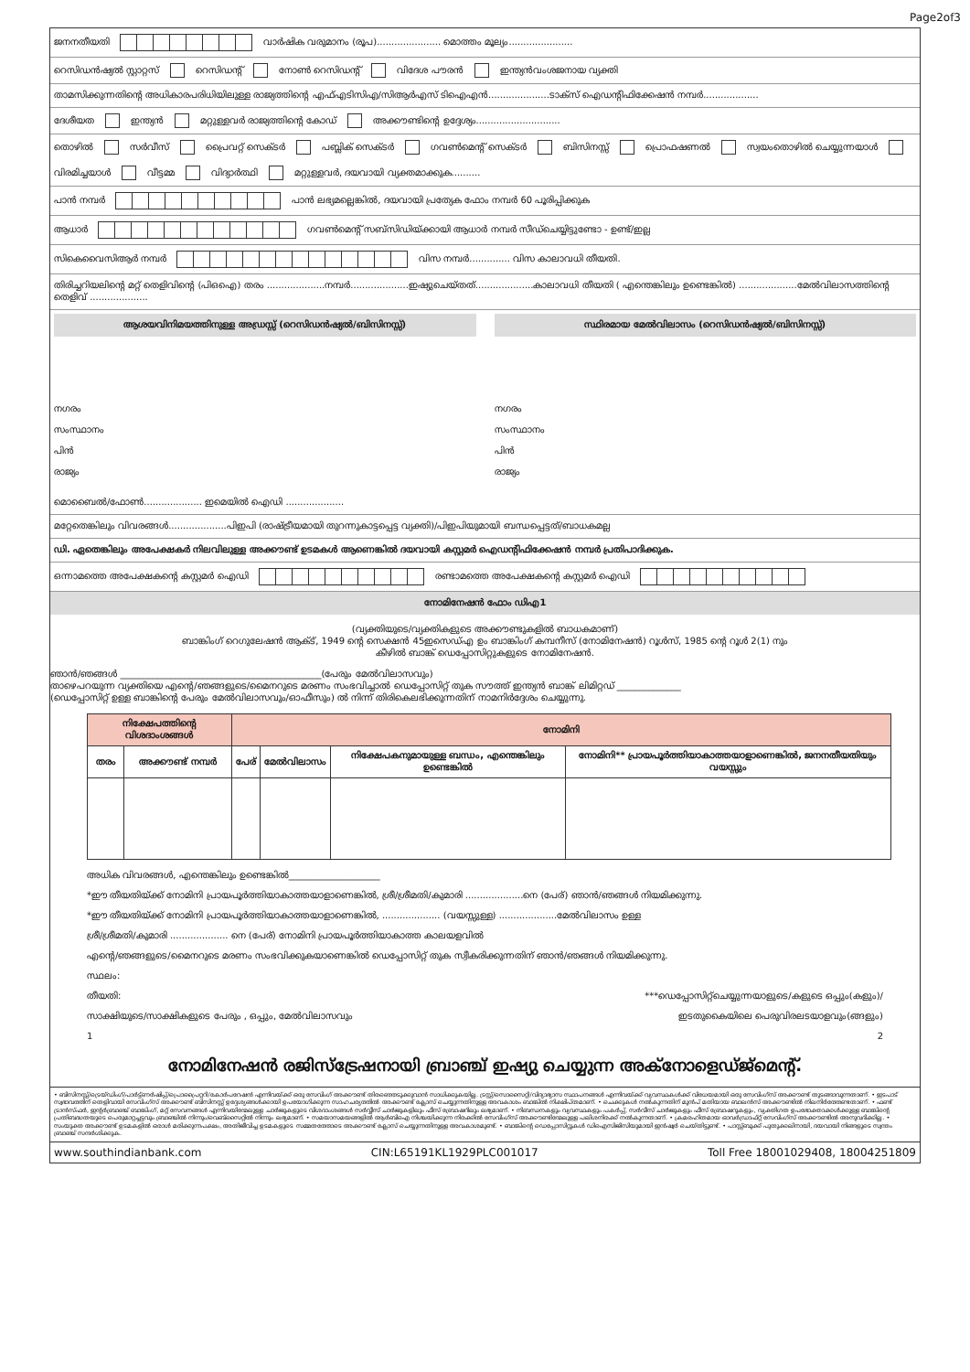Page2of3
ജനനതീയതി വാർഷിക വരുമാനം (രൂപ)...................... മൊത്തം മൂല്യം......................
റെസിഡൻഷ്യൽ സ്റ്റാറ്റസ് റെസിഡന്റ് നോൺ റെസിഡന്റ് വിദേശ പൗരൻ ഇന്ത്യൻവംശജനായ വ്യക്തി
താമസിക്കുന്നതിന്റെ അധികാരപരിധിയിലുള്ള രാജ്യത്തിന്റെ എഫ്എടിസിഎ/സിആർഎസ് ടിഐഎൻ.....................ടാക്സ് ഐഡന്റിഫിക്കേഷൻ നമ്പർ...................
ദേശീയത ഇന്ത്യൻ മറ്റുള്ളവർ രാജ്യത്തിന്റെ കോഡ് അക്കൗണ്ടിന്റെ ഉദ്ദേശ്യം.............................
തൊഴിൽ സർവീസ് പ്രൈവറ്റ് സെക്ടർ പബ്ലിക് സെക്ടർ ഗവൺമെന്റ് സെക്ടർ ബിസിനസ്സ് പ്രൊഫഷണൽ സ്വയംതൊഴിൽ ചെയ്യുന്നയാൾ വിരമിച്ചയാൾ വീട്ടമ്മ വിദ്യാർത്ഥി മറ്റുള്ളവർ, ദയവായി വ്യക്തമാക്കുക..........
പാൻ നമ്പർ പാൻ ലഭ്യമല്ലെങ്കിൽ, ദയവായി പ്രത്യേക ഫോം നമ്പർ 60 പൂരിപ്പിക്കുക
ആധാർ ഗവൺമെന്റ് സബ്സിഡിയ്ക്കായി ആധാർ നമ്പർ സീഡ്ചെയ്യിട്ടുണ്ടോ - ഉണ്ട്/ഇല്ല
സികെവൈസിആർ നമ്പർ വിസ നമ്പർ.............. വിസ കാലാവധി തീയതി.
തിരിച്ചറിയലിന്റെ മറ്റ് തെളിവിന്റെ (പിഒഐ) തരം ....................നമ്പർ....................ഇഷ്യുചെയ്തത്....................കാലാവധി തീയതി ( എന്തെങ്കിലും ഉണ്ടെങ്കിൽ) ....................മേൽവിലാസത്തിന്റെ തെളിവ് ....................
ആശയവിനിമയത്തിനുള്ള അഡ്രസ്സ് (റെസിഡൻഷ്യൽ/ബിസിനസ്സ്)
നഗരം
സംസ്ഥാനം
പിൻ
രാജ്യം
സ്ഥിരമായ മേൽവിലാസം (റെസിഡൻഷ്യൽ/ബിസിനസ്സ്)
നഗരം
സംസ്ഥാനം
പിൻ
രാജ്യം
മൊബൈൽ/ഫോൺ.................... ഇമെയിൽ ഐഡി ....................
മറ്റേതെങ്കിലും വിവരങ്ങൾ....................പിഇപി (രാഷ്ട്രീയമായി തുറന്നുകാട്ടപ്പെട്ട വ്യക്തി)/പിഇപിയുമായി ബന്ധപ്പെട്ടത്/ബാധകമല്ല
ഡി. ഏതെങ്കിലും അപേക്ഷകർ നിലവിലുള്ള അക്കൗണ്ട് ഉടമകൾ ആണെങ്കിൽ ദയവായി കസ്റ്റമർ ഐഡന്റിഫിക്കേഷൻ നമ്പർ പ്രതിപാദിക്കുക.
ഒന്നാമത്തെ അപേക്ഷകന്റെ കസ്റ്റമർ ഐഡി രണ്ടാമത്തെ അപേക്ഷകന്റെ കസ്റ്റമർ ഐഡി
നോമിനേഷൻ ഫോം ഡിഎ1
(വ്യക്തിയുടെ/വ്യക്തികളുടെ അക്കൗണ്ടുകളിൽ ബാധകമാണ്)
ബാങ്കിംഗ് റെഗുലേഷൻ ആക്ട്, 1949 ന്റെ സെക്ഷൻ 45ഇസെഡ്എ ഉം ബാങ്കിംഗ് കമ്പനീസ് (നോമിനേഷൻ) റൂൾസ്, 1985 ന്റെ റൂൾ 2(1) നും
കീഴിൽ ബാങ്ക് ഡെപ്പോസിറ്റുകളുടെ നോമിനേഷൻ.
ഞാൻ/ഞങ്ങൾ ____________________________________________(പേരും മേൽവിലാസവും)
താഴെപറയുന്ന വ്യക്തിയെ എന്റെ/ഞങ്ങളുടെ/മൈനറുടെ മരണം സംഭവിച്ചാൽ ഡെപ്പോസിറ്റ് തുക സൗത്ത് ഇന്ത്യൻ ബാങ്ക് ലിമിറ്റഡ് ______________
(ഡെപ്പോസിറ്റ് ഉള്ള ബാങ്കിന്റെ പേരും മേൽവിലാസവും/ഓഫീസും) ൽ നിന്ന് തിരികെലഭിക്കുന്നതിന് നാമനിർദ്ദേശം ചെയ്യുന്നു.
| നിക്ഷേപത്തിന്റെ വിശദാംശങ്ങൾ | | നോമിനി | | | |
| --- | --- | --- | --- | --- | --- |
| തരം | അക്കൗണ്ട് നമ്പർ | പേര് | മേൽവിലാസം | നിക്ഷേപകനുമായുള്ള ബന്ധം, എന്തെങ്കിലും ഉണ്ടെങ്കിൽ | നോമിനി** പ്രായപൂർത്തിയാകാത്തയാളാണെങ്കിൽ, ജനനതീയതിയും വയസ്സും |
അധിക വിവരങ്ങൾ, എന്തെങ്കിലും ഉണ്ടെങ്കിൽ____________________
*ഈ തീയതിയ്ക്ക് നോമിനി പ്രായപൂർത്തിയാകാത്തയാളാണെങ്കിൽ, ശ്രീ/ശ്രീമതി/കുമാരി ....................നെ (പേര്) ഞാൻ/ഞങ്ങൾ നിയമിക്കുന്നു.
*ഈ തീയതിയ്ക്ക് നോമിനി പ്രായപൂർത്തിയാകാത്തയാളാണെങ്കിൽ, .................... (വയസ്സുള്ള) ....................മേൽവിലാസം ഉള്ള
ശ്രീ/ശ്രീമതി/കുമാരി .................... നെ (പേര്) നോമിനി പ്രായപൂർത്തിയാകാത്ത കാലയളവിൽ
എന്റെ/ഞങ്ങളുടെ/മൈനറുടെ മരണം സംഭവിക്കുകയാണെങ്കിൽ ഡെപ്പോസിറ്റ് തുക സ്വീകരിക്കുന്നതിന് ഞാൻ/ഞങ്ങൾ നിയമിക്കുന്നു.
സ്ഥലം:
തീയതി:
സാക്ഷിയുടെ/സാക്ഷികളുടെ പേരും , ഒപ്പും, മേൽവിലാസവും
1 ***ഡെപ്പോസിറ്റ്ചെയ്യുന്നയാളുടെ/കളുടെ ഒപ്പും(കളും)/
ഇടതുകൈയിലെ പെരുവിരലടയാളവും(ങ്ങളും)
2
നോമിനേഷൻ രജിസ്ട്രേഷനായി ബ്രാഞ്ച് ഇഷ്യു ചെയ്യുന്ന അക്നോളെഡ്ജ്മെന്റ്.
• ബിസിനസ്സ്/ട്രെയ്ഡിംഗ്/പാർട്ട്ണർഷിപ്പ്/പ്രൊപ്രൈറ്ററി/കോർപറേഷൻ എന്നിവയ്ക്ക് ഒരു സേവിംഗ് അക്കൗണ്ട് തിരഞ്ഞെടുക്കുവാൻ സാധിക്കുകയില്ല. ട്രസ്റ്റ്/സൊസൈറ്റി/വിദ്യാഭ്യാസ സ്ഥാപനങ്ങൾ എന്നിവയ്ക്ക് വ്യവസ്ഥകൾക്ക് വിധേയമായി ഒരു സേവിംഗ്സ് അക്കൗണ്ട് തുടങ്ങാവുന്നതാണ്. • ഇടപാട് സ്വഭാവത്തിന് തെളിവായി സേവിംഗ്സ് അക്കൗണ്ട് ബിസിനസ്സ് ഉദ്ദേശ്യങ്ങൾക്കായി ഉപയോഗിക്കുന്ന സാഹചര്യത്തിൽ അക്കൗണ്ട് ക്ലോസ് ചെയ്യുന്നതിനുള്ള അവകാശം ബാങ്കിൽ നിക്ഷിപ്തമാണ്. • ചെക്കുകൾ നൽകുന്നതിന് മുൻപ് മതിയായ ബാലൻസ് അക്കൗണ്ടിൽ നിലനിർത്തേണ്ടതാണ്. • ഫണ്ട് ട്രാൻസ്ഫർ, ഇന്റർബ്രാഞ്ച് ബാങ്കിംഗ്, മറ്റ് സേവനങ്ങൾ എന്നിവയിന്മേലുള്ള ചാർജുകളുടെ വിശദാംശങ്ങൾ സർവ്വീസ് ചാർജുകളിലും ഫീസ് ബ്രോഷറിലും ലഭ്യമാണ്. • നിബന്ധനകളും വ്യവസ്ഥകളും പകർപ്പ്, സർവീസ് ചാർജുകളും ഫീസ് ബ്രോഷറുകളും, വ്യക്തിഗത ഉപഭോക്താക്കൾക്കുള്ള ബാങ്കിന്റെ പ്രതിബദ്ധതയുടെ പെരുമാറ്റച്ചട്ടവും ബ്രാഞ്ചിൽ നിന്നും/വെബ്സൈറ്റിൽ നിന്നും ലഭ്യമാണ്. • സമയാസമയങ്ങളിൽ ആർബിഐ നിശ്ചയിക്കുന്ന നിരക്കിൽ സേവിംഗ്സ് അക്കൗണ്ടിന്മേലുള്ള പലിശനിരക്ക് നൽകുന്നതാണ്. • ക്രമരഹിതമായ ഓവർഡ്രാഫ്റ്റ് സേവിംഗ്സ് അക്കൗണ്ടിൽ അനുവദിക്കില്ല. • സംയുക്ത അക്കൗണ്ട് ഉടമകളിൽ ഒരാൾ മരിക്കുന്നപക്ഷം, അതിജീവിച്ച ഉടമകളുടെ സമ്മതത്തോടെ അക്കൗണ്ട് ക്ലോസ് ചെയ്യുന്നതിനുള്ള അവകാശമുണ്ട്. • ബാങ്കിന്റെ ഡെപ്പോസിറ്റുകൾ ഡിഐസിജിസിയുമായി ഇൻഷ്വർ ചെയ്തിട്ടുണ്ട്. • പാസ്സ്ബുക്ക് പുതുക്കലിനായി, ദയവായി നിങ്ങളുടെ സ്വന്തം ബ്രാഞ്ച് സന്ദർശിക്കുക.
www.southindianbank.com CIN:L65191KL1929PLC001017 Toll Free 18001029408, 18004251809